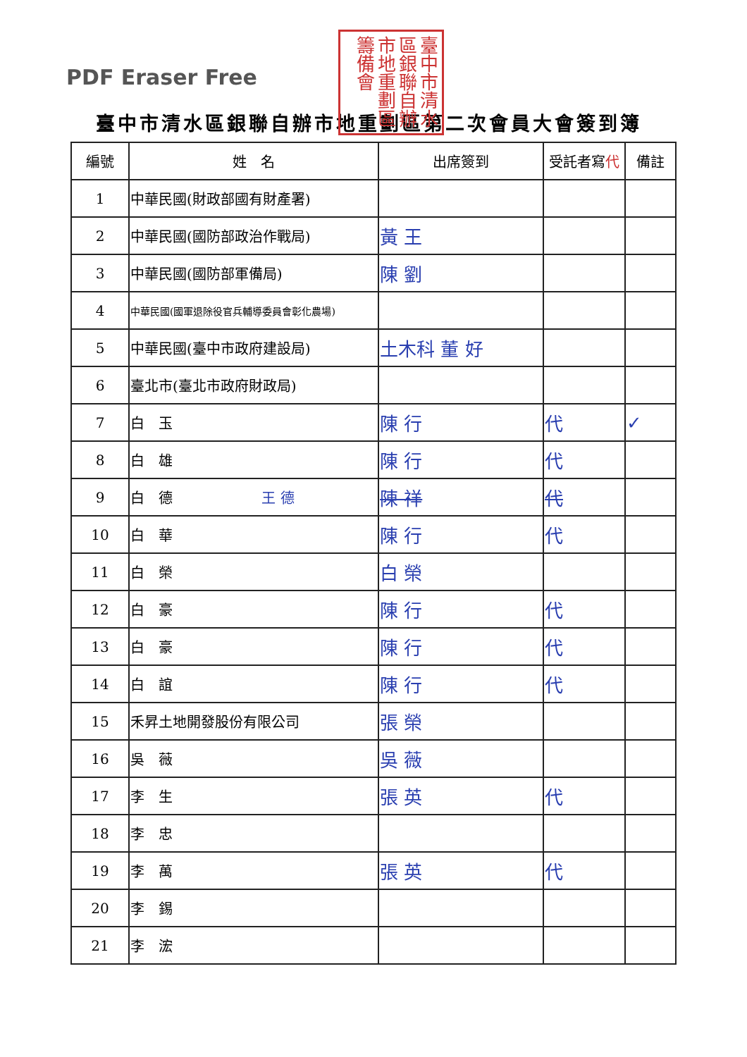PDF Eraser Free
臺中市清水區銀聯自辦市地重劃區籌備會
臺中市清水區銀聯自辦市地重劃區第二次會員大會簽到簿
| 編號 | 姓 名 | 出席簽到 | 受託者寫 代 | 備註 |
| --- | --- | --- | --- | --- |
| 1 | 中華民國(財政部國有財產署) | | | |
| 2 | 中華民國(國防部政治作戰局) | 黃 王 | | |
| 3 | 中華民國(國防部軍備局) | 陳 劉 | | |
| 4 | 中華民國(國軍退除役官兵輔導委員會彰化農場) | | | |
| 5 | 中華民國(臺中市政府建設局) | 土木科 董 好 | | |
| 6 | 臺北市(臺北市政府財政局) | | | |
| 7 | 白 玉 | 陳 行 | 代 | ✓ |
| 8 | 白 雄 | 陳 行 | 代 | |
| 9 | 白 德 王 德 | 陳 祥 | 代 | |
| 10 | 白 華 | 陳 行 | 代 | |
| 11 | 白 榮 | 白 榮 | | |
| 12 | 白 豪 | 陳 行 | 代 | |
| 13 | 白 豪 | 陳 行 | 代 | |
| 14 | 白 誼 | 陳 行 | 代 | |
| 15 | 禾昇土地開發股份有限公司 | 張 榮 | | |
| 16 | 吳 薇 | 吳 薇 | | |
| 17 | 李 生 | 張 英 | 代 | |
| 18 | 李 忠 | | | |
| 19 | 李 萬 | 張 英 | 代 | |
| 20 | 李 錫 | | | |
| 21 | 李 浤 | | | |